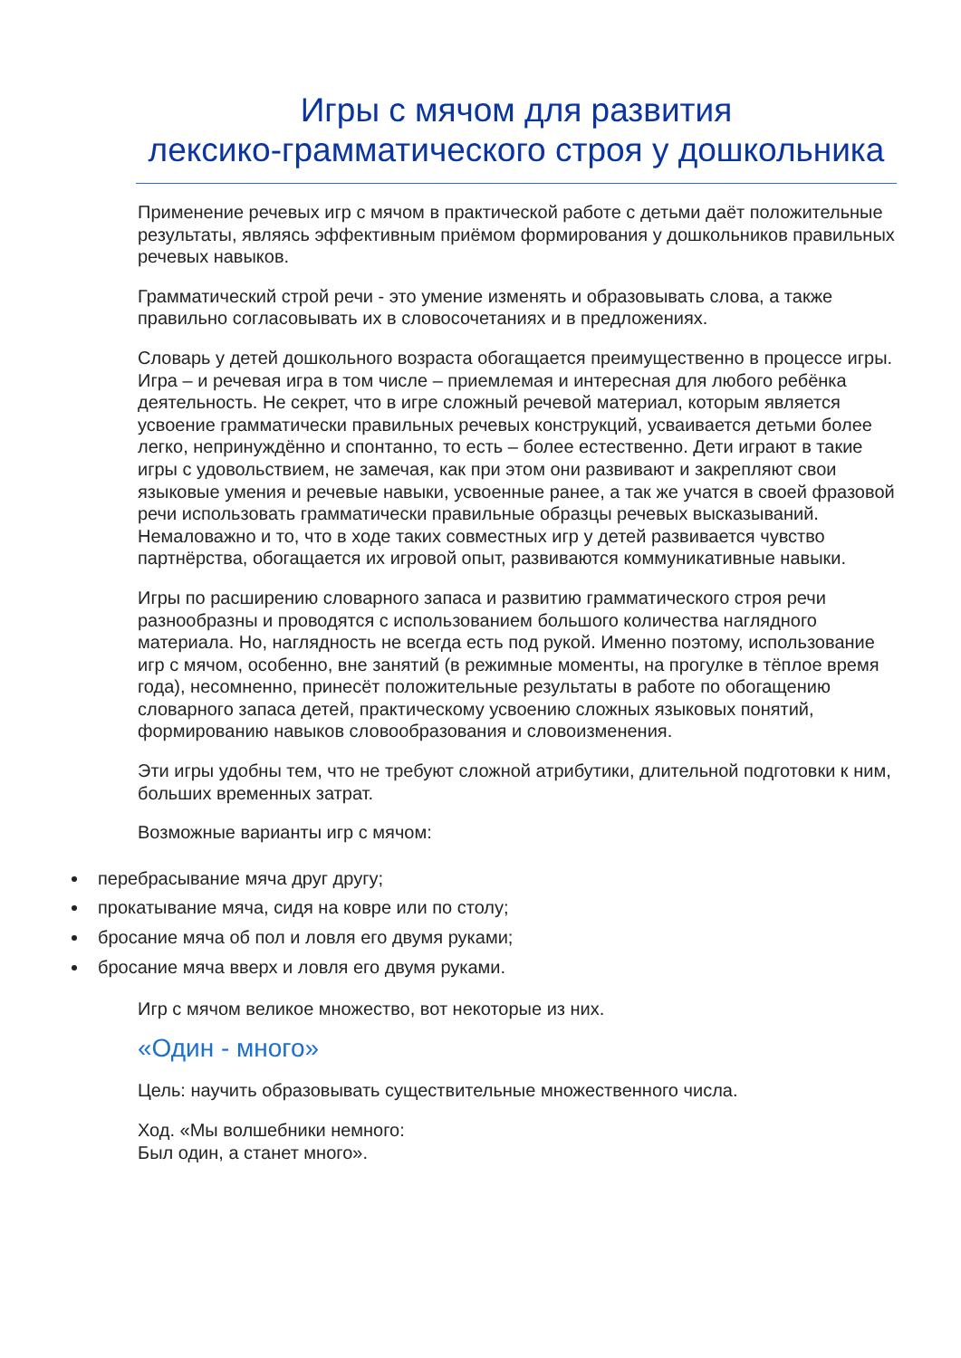Игры с мячом для развития
лексико-грамматического строя у дошкольника
Применение речевых игр с мячом в практической работе с детьми даёт положительные результаты, являясь эффективным приёмом формирования у дошкольников правильных речевых навыков.
Грамматический строй речи - это умение изменять и образовывать слова, а также правильно согласовывать их в словосочетаниях и в предложениях.
Словарь у детей дошкольного возраста обогащается преимущественно в процессе игры. Игра – и речевая игра в том числе – приемлемая и интересная для любого ребёнка деятельность. Не секрет, что в игре сложный речевой материал, которым является усвоение грамматически правильных речевых конструкций, усваивается детьми более легко, непринуждённо и спонтанно, то есть – более естественно. Дети играют в такие игры с удовольствием, не замечая, как при этом они развивают и закрепляют свои языковые умения и речевые навыки, усвоенные ранее, а так же учатся в своей фразовой речи использовать грамматически правильные образцы речевых высказываний. Немаловажно и то, что в ходе таких совместных игр у детей развивается чувство партнёрства, обогащается их игровой опыт, развиваются коммуникативные навыки.
Игры по расширению словарного запаса и развитию грамматического строя речи разнообразны и проводятся с использованием большого количества наглядного материала. Но, наглядность не всегда есть под рукой. Именно поэтому, использование игр с мячом, особенно, вне занятий (в режимные моменты, на прогулке в тёплое время года), несомненно, принесёт положительные результаты в работе по обогащению словарного запаса детей, практическому усвоению сложных языковых понятий, формированию навыков словообразования и словоизменения.
Эти игры удобны тем, что не требуют сложной атрибутики, длительной подготовки к ним, больших временных затрат.
Возможные варианты игр с мячом:
перебрасывание мяча друг другу;
прокатывание мяча, сидя на ковре или по столу;
бросание мяча об пол и ловля его двумя руками;
бросание мяча вверх и ловля его двумя руками.
Игр с мячом великое множество, вот некоторые из них.
«Один - много»
Цель: научить образовывать существительные множественного числа.
Ход. «Мы волшебники немного:
Был один, а станет много».